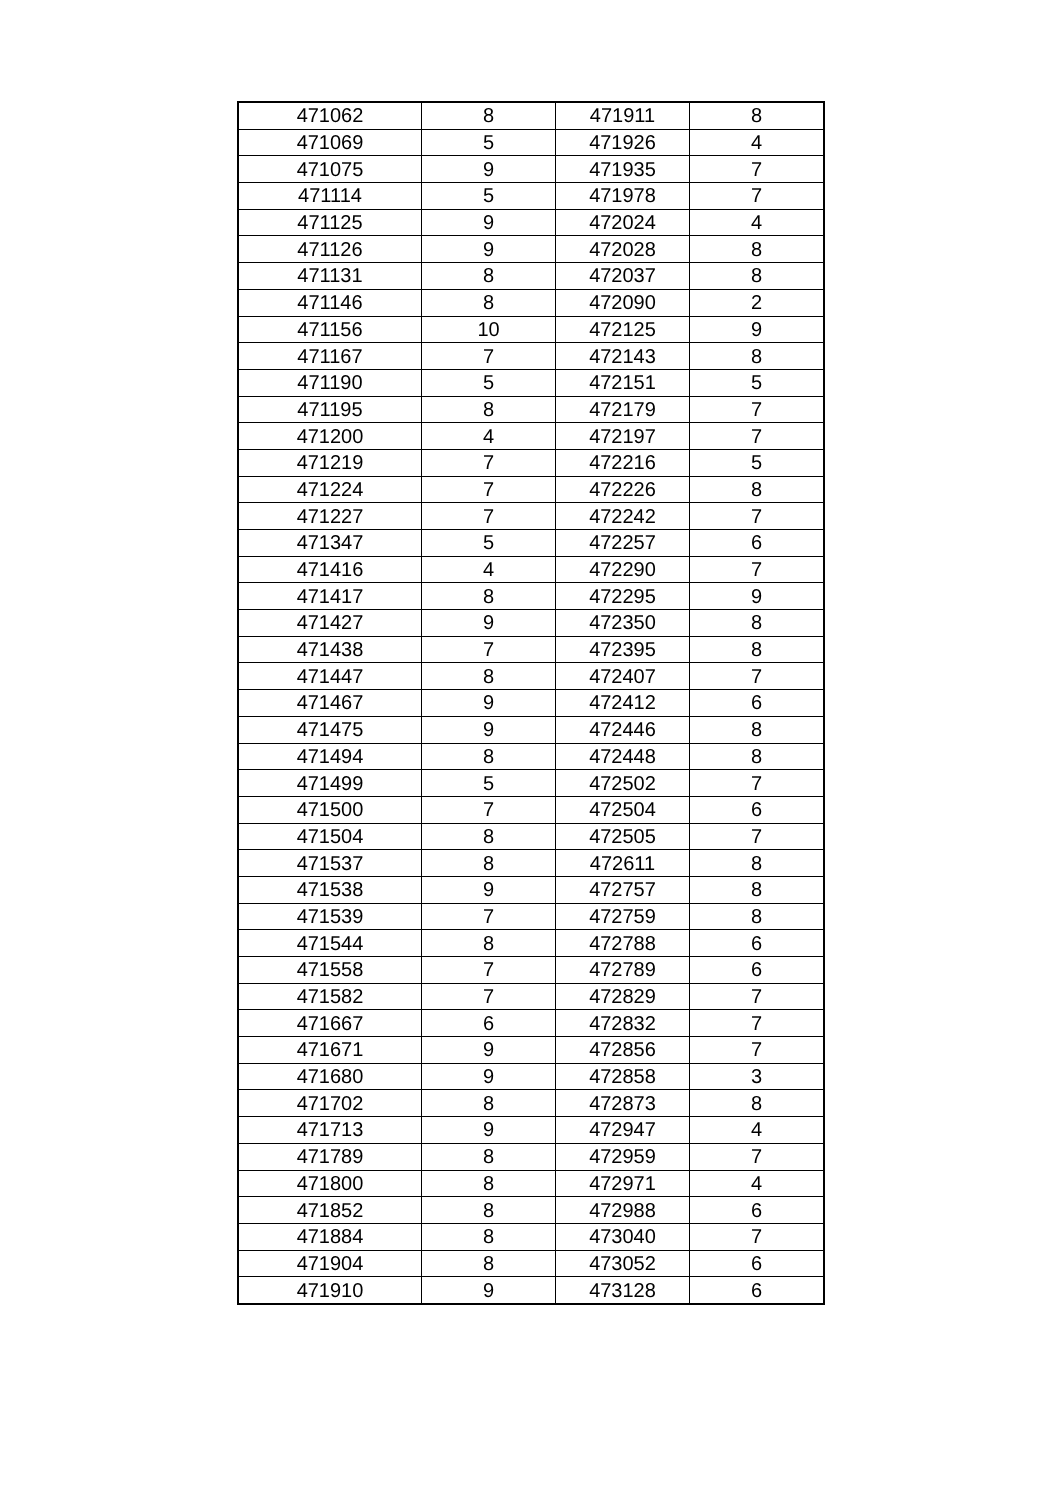| 471062 | 8 | 471911 | 8 |
| 471069 | 5 | 471926 | 4 |
| 471075 | 9 | 471935 | 7 |
| 471114 | 5 | 471978 | 7 |
| 471125 | 9 | 472024 | 4 |
| 471126 | 9 | 472028 | 8 |
| 471131 | 8 | 472037 | 8 |
| 471146 | 8 | 472090 | 2 |
| 471156 | 10 | 472125 | 9 |
| 471167 | 7 | 472143 | 8 |
| 471190 | 5 | 472151 | 5 |
| 471195 | 8 | 472179 | 7 |
| 471200 | 4 | 472197 | 7 |
| 471219 | 7 | 472216 | 5 |
| 471224 | 7 | 472226 | 8 |
| 471227 | 7 | 472242 | 7 |
| 471347 | 5 | 472257 | 6 |
| 471416 | 4 | 472290 | 7 |
| 471417 | 8 | 472295 | 9 |
| 471427 | 9 | 472350 | 8 |
| 471438 | 7 | 472395 | 8 |
| 471447 | 8 | 472407 | 7 |
| 471467 | 9 | 472412 | 6 |
| 471475 | 9 | 472446 | 8 |
| 471494 | 8 | 472448 | 8 |
| 471499 | 5 | 472502 | 7 |
| 471500 | 7 | 472504 | 6 |
| 471504 | 8 | 472505 | 7 |
| 471537 | 8 | 472611 | 8 |
| 471538 | 9 | 472757 | 8 |
| 471539 | 7 | 472759 | 8 |
| 471544 | 8 | 472788 | 6 |
| 471558 | 7 | 472789 | 6 |
| 471582 | 7 | 472829 | 7 |
| 471667 | 6 | 472832 | 7 |
| 471671 | 9 | 472856 | 7 |
| 471680 | 9 | 472858 | 3 |
| 471702 | 8 | 472873 | 8 |
| 471713 | 9 | 472947 | 4 |
| 471789 | 8 | 472959 | 7 |
| 471800 | 8 | 472971 | 4 |
| 471852 | 8 | 472988 | 6 |
| 471884 | 8 | 473040 | 7 |
| 471904 | 8 | 473052 | 6 |
| 471910 | 9 | 473128 | 6 |